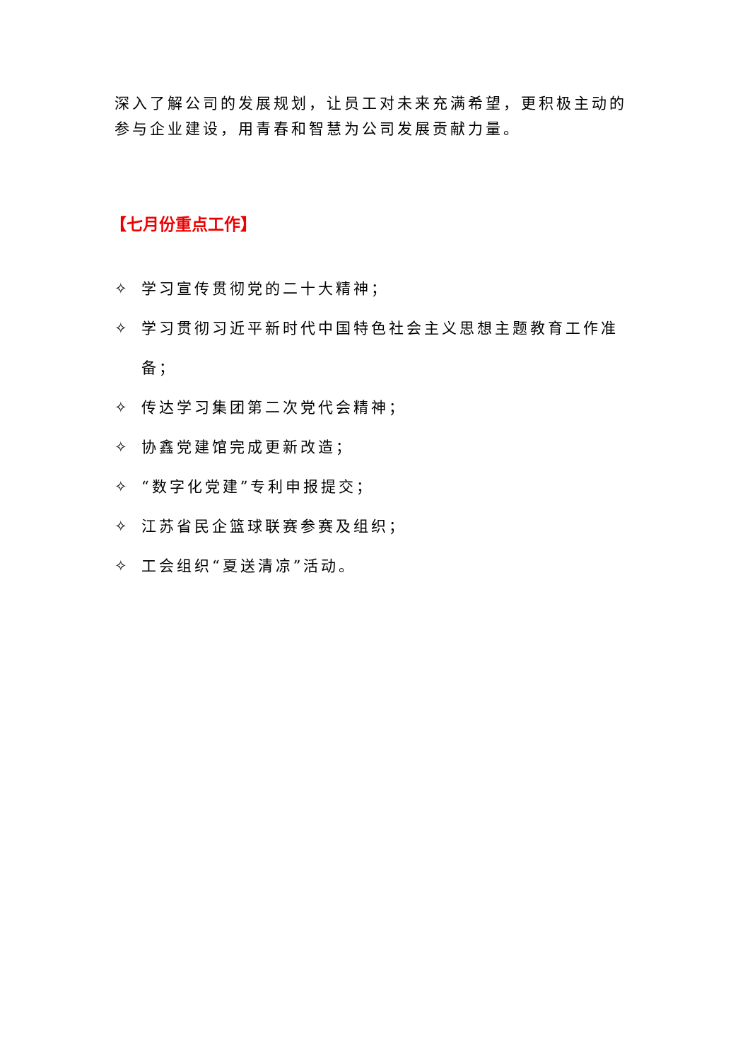深入了解公司的发展规划，让员工对未来充满希望，更积极主动的参与企业建设，用青春和智慧为公司发展贡献力量。
【七月份重点工作】
✧ 学习宣传贯彻党的二十大精神；
✧ 学习贯彻习近平新时代中国特色社会主义思想主题教育工作准备；
✧ 传达学习集团第二次党代会精神；
✧ 协鑫党建馆完成更新改造；
✧ “数字化党建”专利申报提交；
✧ 江苏省民企篮球联赛参赛及组织；
✧ 工会组织“夏送清凉”活动。